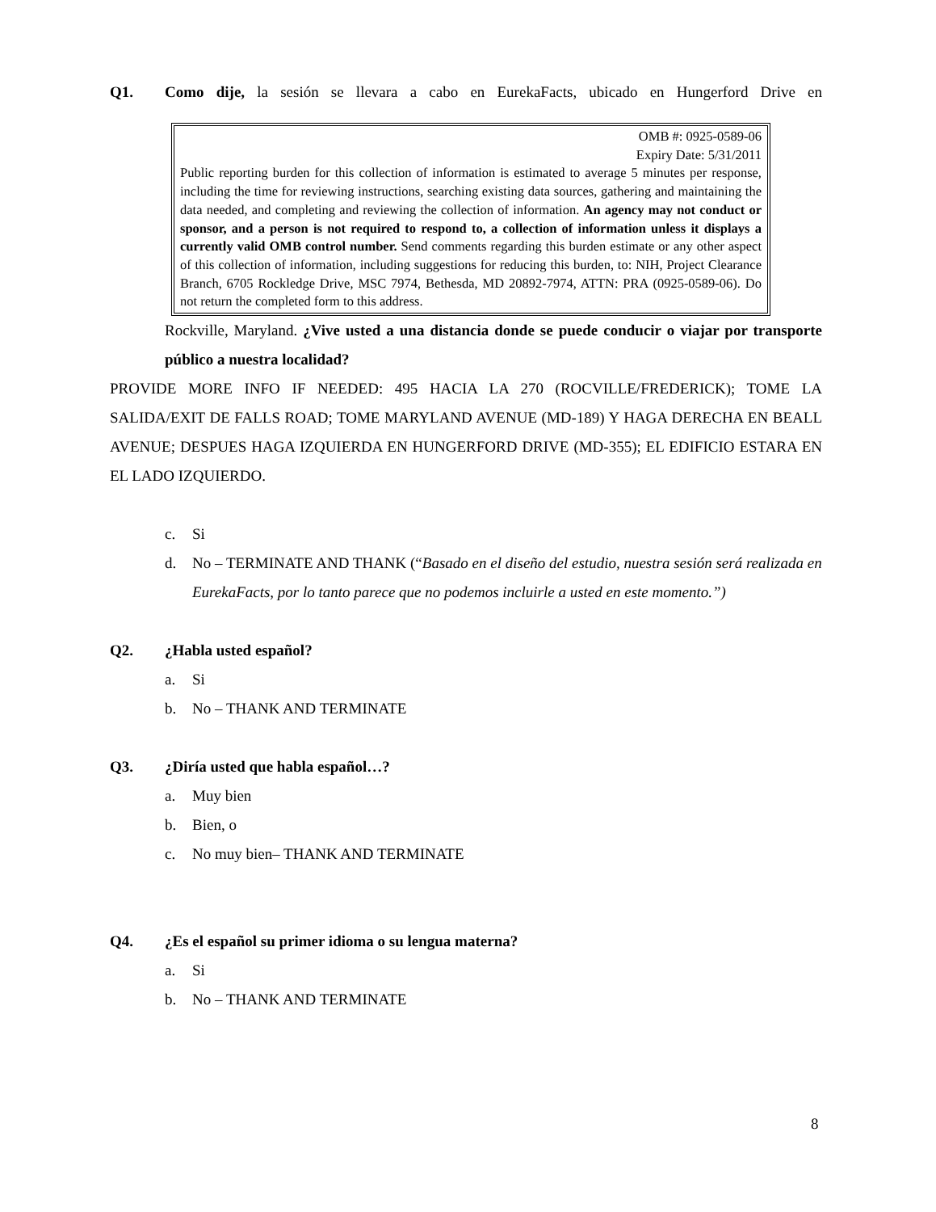Q1. Como dije, la sesión se llevara a cabo en EurekaFacts, ubicado en Hungerford Drive en
OMB #: 0925-0589-06
Expiry Date: 5/31/2011
Public reporting burden for this collection of information is estimated to average 5 minutes per response, including the time for reviewing instructions, searching existing data sources, gathering and maintaining the data needed, and completing and reviewing the collection of information. An agency may not conduct or sponsor, and a person is not required to respond to, a collection of information unless it displays a currently valid OMB control number. Send comments regarding this burden estimate or any other aspect of this collection of information, including suggestions for reducing this burden, to: NIH, Project Clearance Branch, 6705 Rockledge Drive, MSC 7974, Bethesda, MD 20892-7974, ATTN: PRA (0925-0589-06). Do not return the completed form to this address.
Rockville, Maryland. ¿Vive usted a una distancia donde se puede conducir o viajar por transporte público a nuestra localidad?
PROVIDE MORE INFO IF NEEDED: 495 HACIA LA 270 (ROCVILLE/FREDERICK); TOME LA SALIDA/EXIT DE FALLS ROAD; TOME MARYLAND AVENUE (MD-189) Y HAGA DERECHA EN BEALL AVENUE; DESPUES HAGA IZQUIERDA EN HUNGERFORD DRIVE (MD-355); EL EDIFICIO ESTARA EN EL LADO IZQUIERDO.
c. Si
d. No – TERMINATE AND THANK (“Basado en el diseño del estudio, nuestra sesión será realizada en EurekaFacts, por lo tanto parece que no podemos incluirle a usted en este momento.”)
Q2. ¿Habla usted español?
a. Si
b. No – THANK AND TERMINATE
Q3. ¿Diría usted que habla español…?
a. Muy bien
b. Bien, o
c. No muy bien– THANK AND TERMINATE
Q4. ¿Es el español su primer idioma o su lengua materna?
a. Si
b. No – THANK AND TERMINATE
8